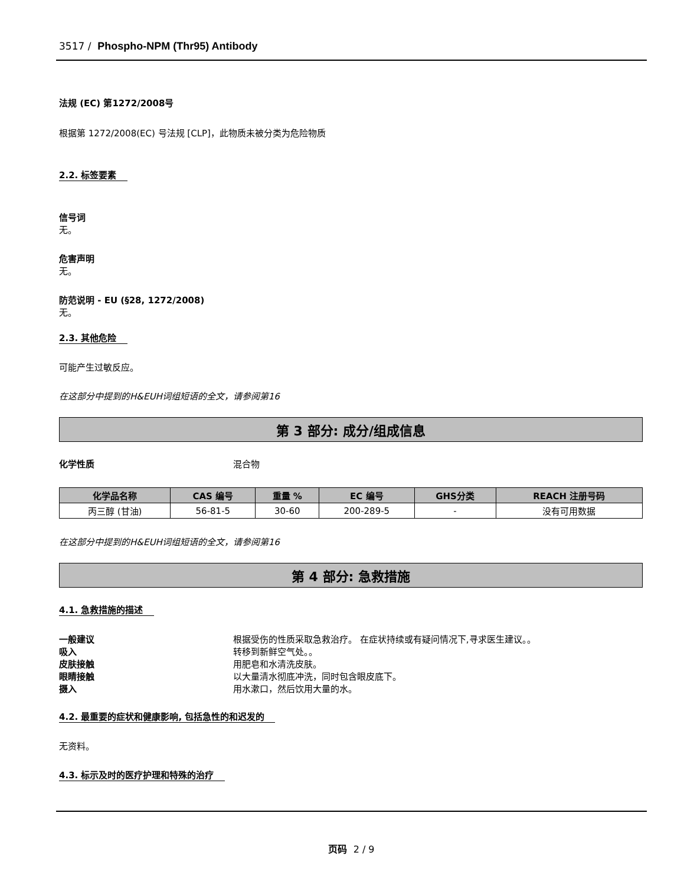3517 / Phospho-NPM (Thr95) Antibody
法规 (EC) 第1272/2008号
根据第 1272/2008(EC) 号法规 [CLP]，此物质未被分类为危险物质
2.2. 标签要素
信号词
无。
危害声明
无。
防范说明 - EU (§28, 1272/2008)
无。
2.3. 其他危险
可能产生过敏反应。
在这部分中提到的H&EUH词组短语的全文，请参阅第16
第 3 部分: 成分/组成信息
化学性质 混合物
| 化学品名称 | CAS 编号 | 重量 % | EC 编号 | GHS分类 | REACH 注册号码 |
| --- | --- | --- | --- | --- | --- |
| 丙三醇 (甘油) | 56-81-5 | 30-60 | 200-289-5 | - | 没有可用数据 |
在这部分中提到的H&EUH词组短语的全文，请参阅第16
第 4 部分: 急救措施
4.1. 急救措施的描述
一般建议 根据受伤的性质采取急救治疗。 在症状持续或有疑问情况下,寻求医生建议。。
吸入 转移到新鲜空气处。。
皮肤接触 用肥皂和水清洗皮肤。
眼睛接触 以大量清水彻底冲洗，同时包含眼皮底下。
摄入 用水漱口，然后饮用大量的水。
4.2. 最重要的症状和健康影响, 包括急性的和迟发的
无资料。
4.3. 标示及时的医疗护理和特殊的治疗
页码 2 / 9